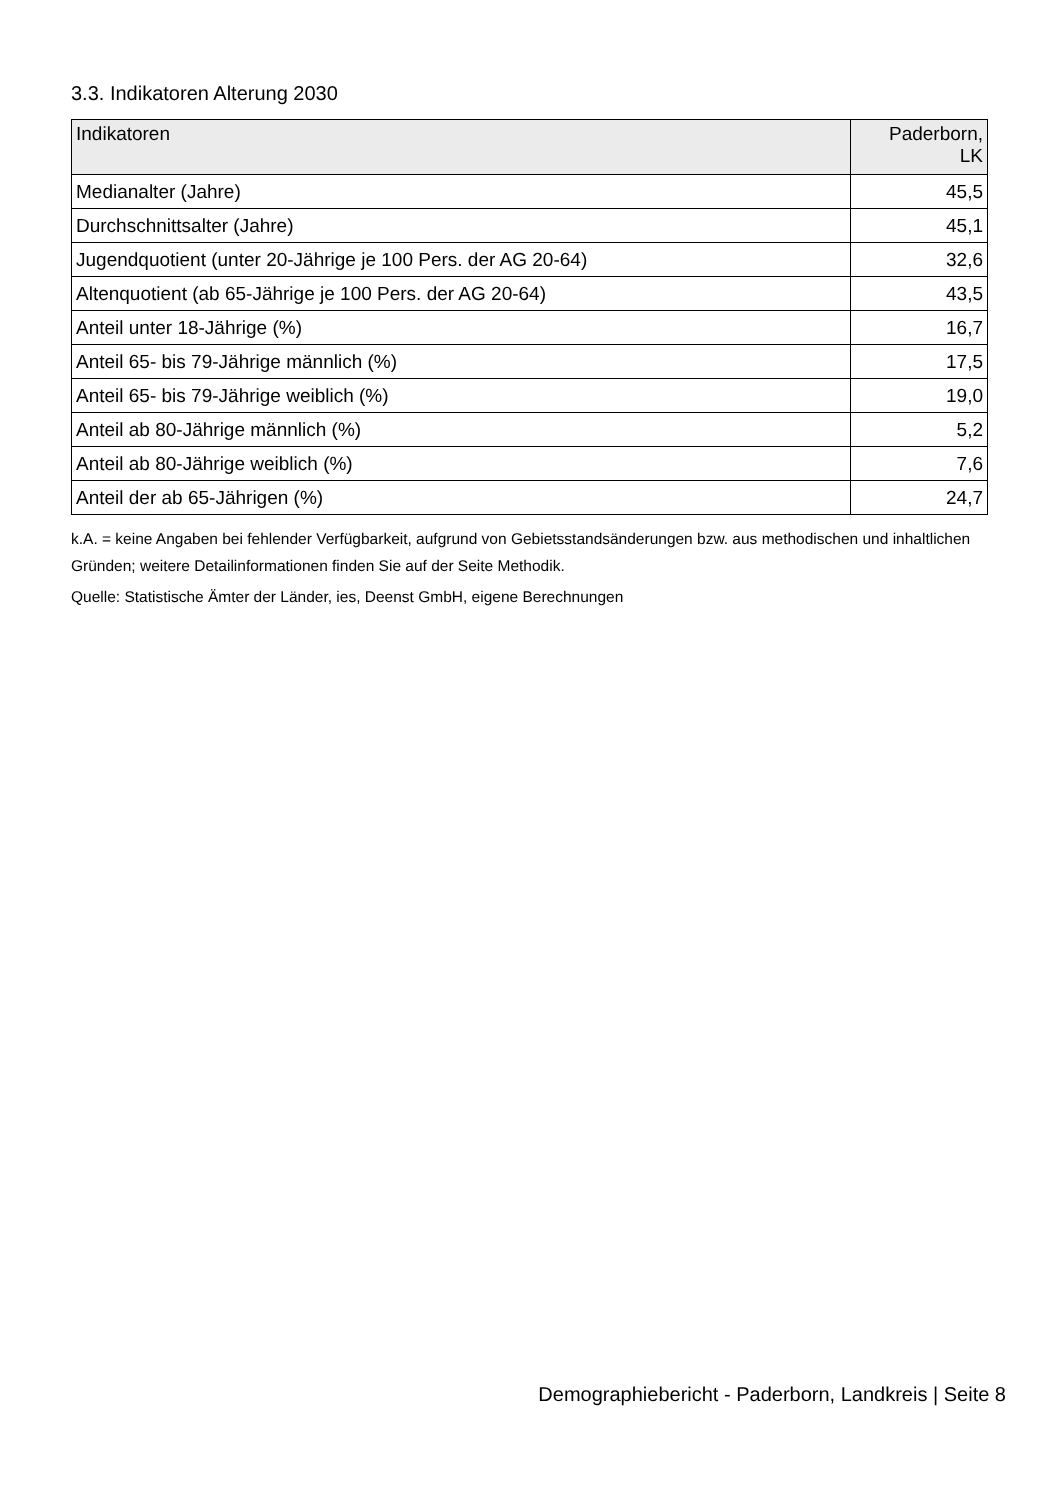3.3. Indikatoren Alterung 2030
| Indikatoren | Paderborn, LK |
| --- | --- |
| Medianalter (Jahre) | 45,5 |
| Durchschnittsalter (Jahre) | 45,1 |
| Jugendquotient (unter 20-Jährige je 100 Pers. der AG 20-64) | 32,6 |
| Altenquotient (ab 65-Jährige je 100 Pers. der AG 20-64) | 43,5 |
| Anteil unter 18-Jährige (%) | 16,7 |
| Anteil 65- bis 79-Jährige männlich (%) | 17,5 |
| Anteil 65- bis 79-Jährige weiblich (%) | 19,0 |
| Anteil ab 80-Jährige männlich (%) | 5,2 |
| Anteil ab 80-Jährige weiblich (%) | 7,6 |
| Anteil der ab 65-Jährigen (%) | 24,7 |
k.A. = keine Angaben bei fehlender Verfügbarkeit, aufgrund von Gebietsstandsänderungen bzw. aus methodischen und inhaltlichen Gründen; weitere Detailinformationen finden Sie auf der Seite Methodik.
Quelle: Statistische Ämter der Länder, ies, Deenst GmbH, eigene Berechnungen
Demographiebericht - Paderborn, Landkreis | Seite 8